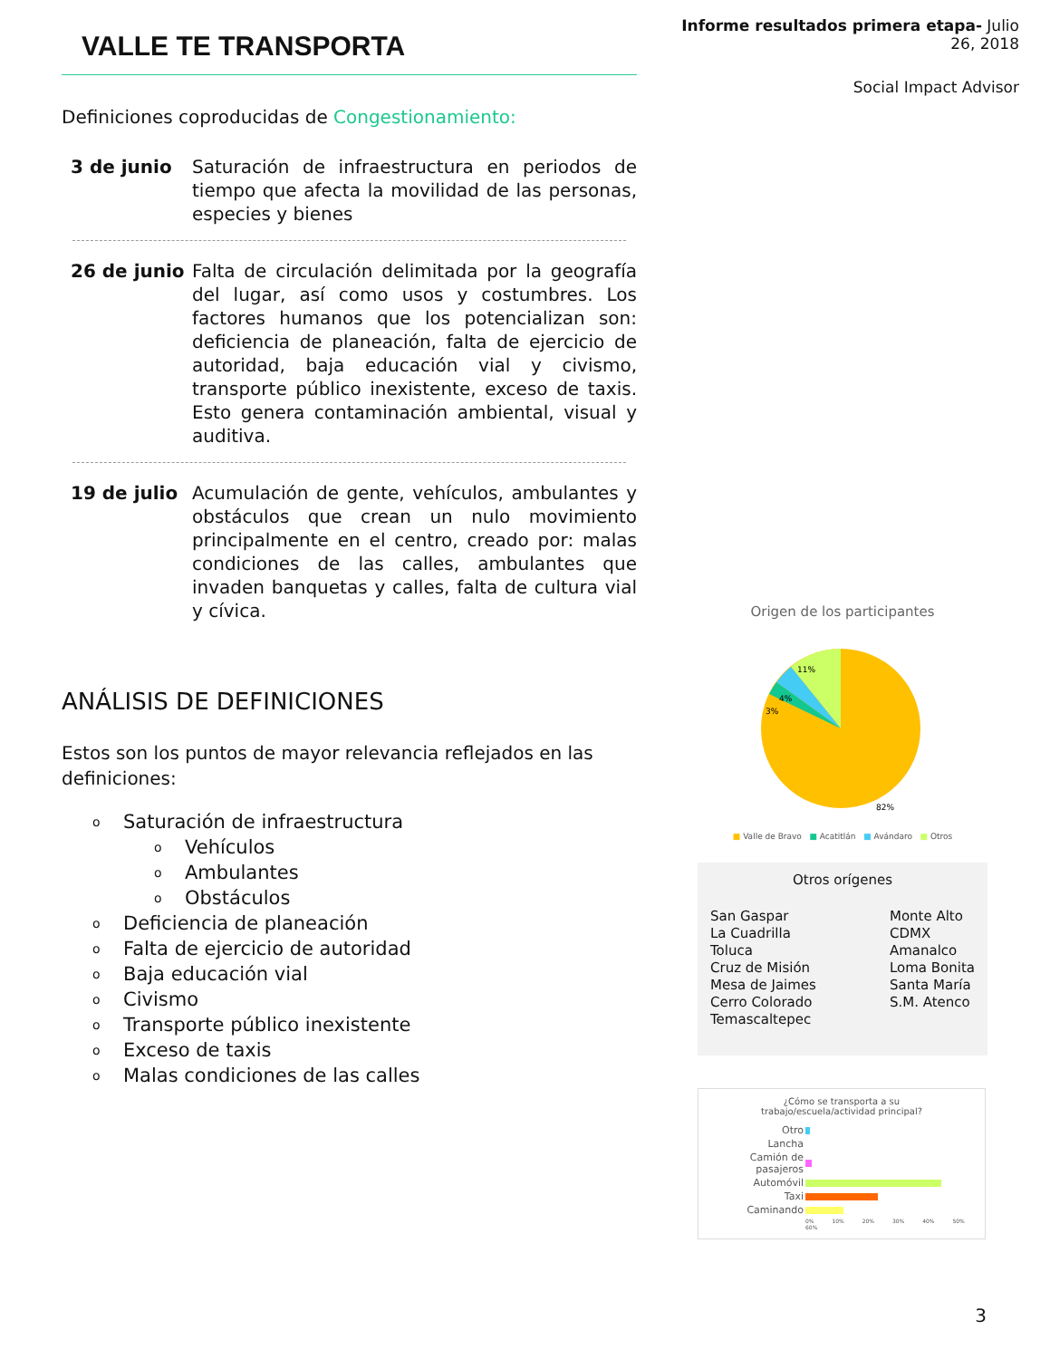VALLE TE TRANSPORTA
Definiciones coproducidas de Congestionamiento:
3 de junio Saturación de infraestructura en periodos de tiempo que afecta la movilidad de las personas, especies y bienes
26 de junio Falta de circulación delimitada por la geografía del lugar, así como usos y costumbres. Los factores humanos que los potencializan son: deficiencia de planeación, falta de ejercicio de autoridad, baja educación vial y civismo, transporte público inexistente, exceso de taxis. Esto genera contaminación ambiental, visual y auditiva.
19 de julio Acumulación de gente, vehículos, ambulantes y obstáculos que crean un nulo movimiento principalmente en el centro, creado por: malas condiciones de las calles, ambulantes que invaden banquetas y calles, falta de cultura vial y cívica.
ANÁLISIS DE DEFINICIONES
Estos son los puntos de mayor relevancia reflejados en las definiciones:
o Saturación de infraestructura
o Vehículos
o Ambulantes
o Obstáculos
o Deficiencia de planeación
o Falta de ejercicio de autoridad
o Baja educación vial
o Civismo
o Transporte público inexistente
o Exceso de taxis
o Malas condiciones de las calles
Informe resultados primera etapa- Julio 26, 2018
Social Impact Advisor
Origen de los participantes
11%
4%
3%
82%
■ Valle de Bravo ■ Acatitlán ■ Avándaro ■ Otros
Otros orígenes
San Gaspar
La Cuadrilla
Toluca
Cruz de Misión
Mesa de Jaimes
Cerro Colorado
Temascaltepec
Monte Alto
CDMX
Amanalco
Loma Bonita
Santa María
S.M. Atenco
¿Cómo se transporta a su
trabajo/escuela/actividad principal?
| Otro | |
| Lancha | |
| Camión de pasajeros | |
| Automóvil | |
| Taxi | |
| Caminando | |
| | 0% 10% 20% 30% 40% 50% 60% |
3